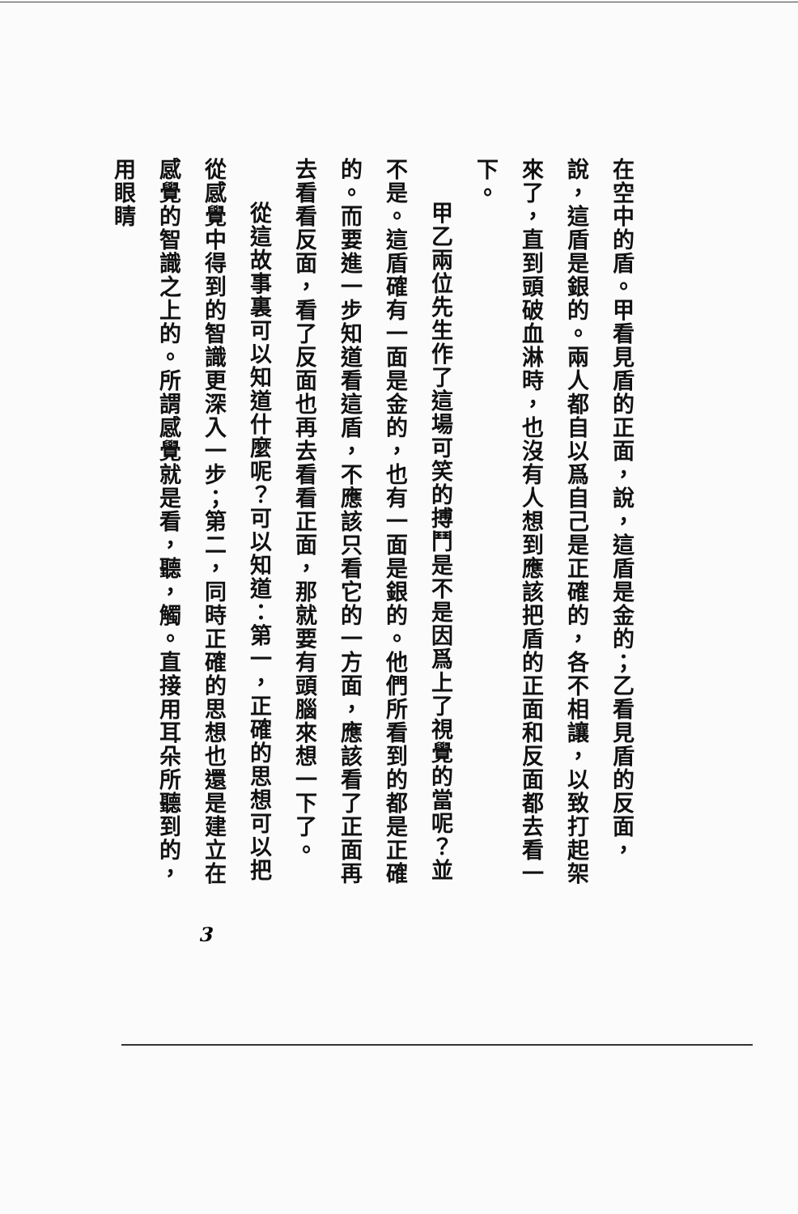在空中的盾。甲看見盾的正面，說，這盾是金的；乙看見盾的反面，說，這盾是銀的。兩人都自以爲自己是正確的，各不相讓，以致打起架來了，直到頭破血淋時，也沒有人想到應該把盾的正面和反面都去看一下。
甲乙兩位先生作了這場可笑的搏鬥是不是因爲上了視覺的當呢？並不是。這盾確有一面是金的，也有一面是銀的。他們所看到的都是正確的。而要進一步知道看這盾，不應該只看它的一方面，應該看了正面再去看看反面，看了反面也再去看看正面，那就要有頭腦來想一下了。
從這故事裏可以知道什麼呢？可以知道：第一，正確的思想可以把從感覺中得到的智識更深入一步；第二，同時正確的思想也還是建立在感覺的智識之上的。所謂感覺就是看，聽，觸。直接用耳朵所聽到的，用眼睛
3